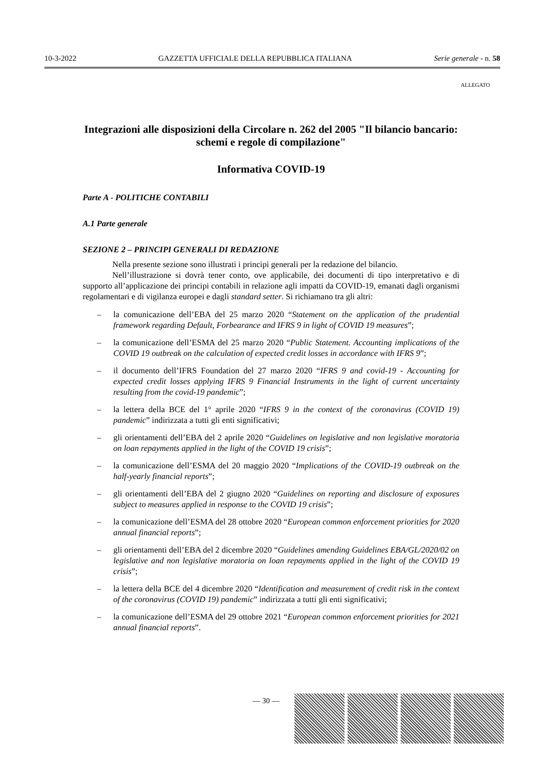10-3-2022 GAZZETTA UFFICIALE DELLA REPUBBLICA ITALIANA Serie generale - n. 58
ALLEGATO
Integrazioni alle disposizioni della Circolare n. 262 del 2005 "Il bilancio bancario: schemi e regole di compilazione"
Informativa COVID-19
Parte A - POLITICHE CONTABILI
A.1 Parte generale
SEZIONE 2 – PRINCIPI GENERALI DI REDAZIONE
Nella presente sezione sono illustrati i principi generali per la redazione del bilancio.
Nell’illustrazione si dovrà tener conto, ove applicabile, dei documenti di tipo interpretativo e di supporto all’applicazione dei principi contabili in relazione agli impatti da COVID-19, emanati dagli organismi regolamentari e di vigilanza europei e dagli standard setter. Si richiamano tra gli altri:
– la comunicazione dell’EBA del 25 marzo 2020 “Statement on the application of the prudential framework regarding Default, Forbearance and IFRS 9 in light of COVID 19 measures”;
– la comunicazione dell’ESMA del 25 marzo 2020 “Public Statement. Accounting implications of the COVID 19 outbreak on the calculation of expected credit losses in accordance with IFRS 9”;
– il documento dell’IFRS Foundation del 27 marzo 2020 “IFRS 9 and covid-19 - Accounting for expected credit losses applying IFRS 9 Financial Instruments in the light of current uncertainty resulting from the covid-19 pandemic”;
– la lettera della BCE del 1° aprile 2020 “IFRS 9 in the context of the coronavirus (COVID 19) pandemic” indirizzata a tutti gli enti significativi;
– gli orientamenti dell’EBA del 2 aprile 2020 “Guidelines on legislative and non legislative moratoria on loan repayments applied in the light of the COVID 19 crisis”;
– la comunicazione dell’ESMA del 20 maggio 2020 “Implications of the COVID-19 outbreak on the half-yearly financial reports”;
– gli orientamenti dell’EBA del 2 giugno 2020 “Guidelines on reporting and disclosure of exposures subject to measures applied in response to the COVID 19 crisis”;
– la comunicazione dell’ESMA del 28 ottobre 2020 “European common enforcement priorities for 2020 annual financial reports”;
– gli orientamenti dell’EBA del 2 dicembre 2020 “Guidelines amending Guidelines EBA/GL/2020/02 on legislative and non legislative moratoria on loan repayments applied in the light of the COVID 19 crisis”;
– la lettera della BCE del 4 dicembre 2020 “Identification and measurement of credit risk in the context of the coronavirus (COVID 19) pandemic” indirizzata a tutti gli enti significativi;
– la comunicazione dell’ESMA del 29 ottobre 2021 “European common enforcement priorities for 2021 annual financial reports”.
— 30 —